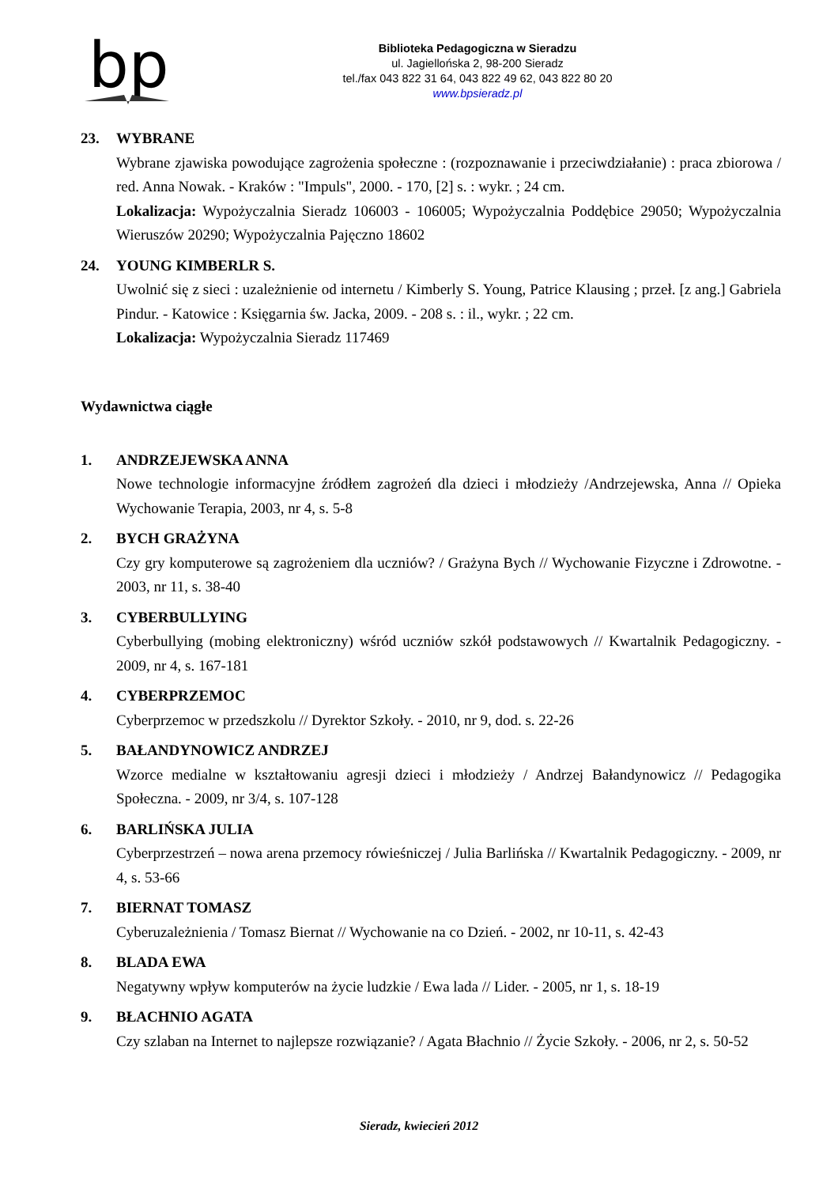bp
Biblioteka Pedagogiczna w Sieradzu
ul. Jagiellońska 2, 98-200 Sieradz
tel./fax 043 822 31 64, 043 822 49 62, 043 822 80 20
www.bpsieradz.pl
23. WYBRANE
Wybrane zjawiska powodujące zagrożenia społeczne : (rozpoznawanie i przeciwdziałanie) : praca zbiorowa / red. Anna Nowak. - Kraków : "Impuls", 2000. - 170, [2] s. : wykr. ; 24 cm.
Lokalizacja: Wypożyczalnia Sieradz 106003 - 106005; Wypożyczalnia Poddębice 29050; Wypożyczalnia Wieruszów 20290; Wypożyczalnia Pajęczno 18602
24. YOUNG KIMBERLR S.
Uwolnić się z sieci : uzależnienie od internetu / Kimberly S. Young, Patrice Klausing ; przeł. [z ang.] Gabriela Pindur. - Katowice : Księgarnia św. Jacka, 2009. - 208 s. : il., wykr. ; 22 cm.
Lokalizacja: Wypożyczalnia Sieradz 117469
Wydawnictwa ciągłe
1. ANDRZEJEWSKA ANNA
Nowe technologie informacyjne źródłem zagrożeń dla dzieci i młodzieży /Andrzejewska, Anna // Opieka Wychowanie Terapia, 2003, nr 4, s. 5-8
2. BYCH GRAŻYNA
Czy gry komputerowe są zagrożeniem dla uczniów? / Grażyna Bych // Wychowanie Fizyczne i Zdrowotne. - 2003, nr 11, s. 38-40
3. CYBERBULLYING
Cyberbullying (mobing elektroniczny) wśród uczniów szkół podstawowych // Kwartalnik Pedagogiczny. - 2009, nr 4, s. 167-181
4. CYBERPRZEMOC
Cyberprzemoc w przedszkolu // Dyrektor Szkoły. - 2010, nr 9, dod. s. 22-26
5. BAŁANDYNOWICZ ANDRZEJ
Wzorce medialne w kształtowaniu agresji dzieci i młodzieży / Andrzej Bałandynowicz // Pedagogika Społeczna. - 2009, nr 3/4, s. 107-128
6. BARLIŃSKA JULIA
Cyberprzestrzeń – nowa arena przemocy rówieśniczej / Julia Barlińska // Kwartalnik Pedagogiczny. - 2009, nr 4, s. 53-66
7. BIERNAT TOMASZ
Cyberuzależnienia / Tomasz Biernat // Wychowanie na co Dzień. - 2002, nr 10-11, s. 42-43
8. BLADA EWA
Negatywny wpływ komputerów na życie ludzkie / Ewa lada // Lider. - 2005, nr 1, s. 18-19
9. BŁACHNIO AGATA
Czy szlaban na Internet to najlepsze rozwiązanie? / Agata Błachnio // Życie Szkoły. - 2006, nr 2, s. 50-52
Sieradz, kwiecień 2012